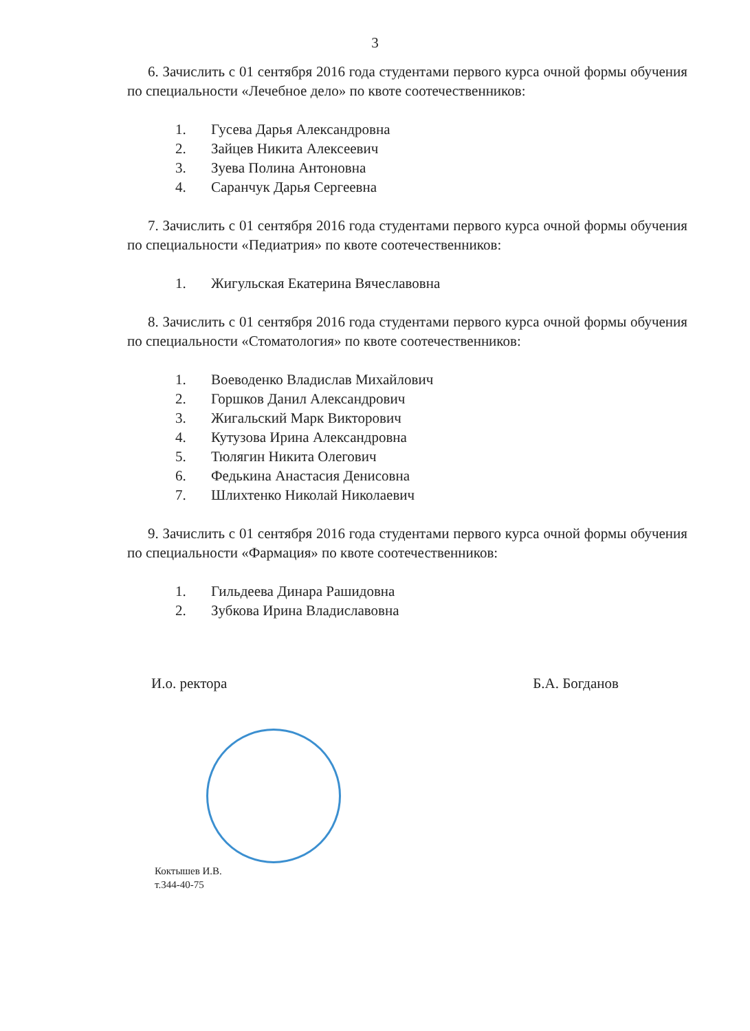3
6. Зачислить с 01 сентября 2016 года студентами первого курса очной формы обучения по специальности «Лечебное дело» по квоте соотечественников:
1. Гусева Дарья Александровна
2. Зайцев Никита Алексеевич
3. Зуева Полина Антоновна
4. Саранчук Дарья Сергеевна
7. Зачислить с 01 сентября 2016 года студентами первого курса очной формы обучения по специальности «Педиатрия» по квоте соотечественников:
1. Жигульская Екатерина Вячеславовна
8. Зачислить с 01 сентября 2016 года студентами первого курса очной формы обучения по специальности «Стоматология» по квоте соотечественников:
1. Воеводенко Владислав Михайлович
2. Горшков Данил Александрович
3. Жигальский Марк Викторович
4. Кутузова Ирина Александровна
5. Тюлягин Никита Олегович
6. Федькина Анастасия Денисовна
7. Шлихтенко Николай Николаевич
9. Зачислить с 01 сентября 2016 года студентами первого курса очной формы обучения по специальности «Фармация» по квоте соотечественников:
1. Гильдеева Динара Рашидовна
2. Зубкова Ирина Владиславовна
И.о. ректора Б.А. Богданов
Коктышев И.В.
т.344-40-75